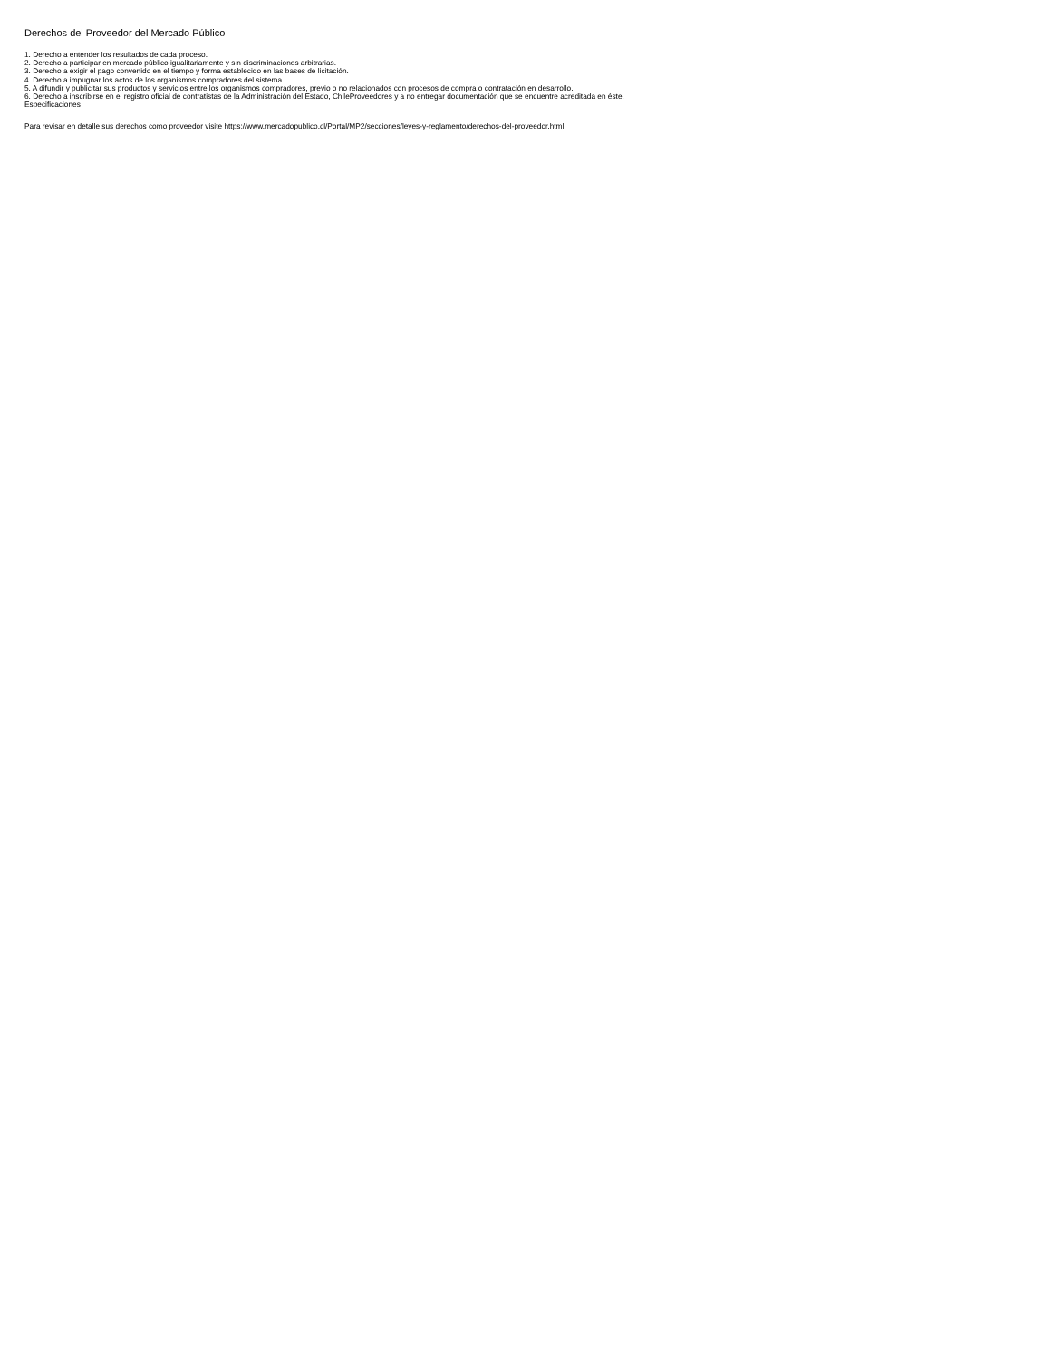Derechos del Proveedor del Mercado Público
1. Derecho a entender los resultados de cada proceso.
2. Derecho a participar en mercado público igualitariamente y sin discriminaciones arbitrarias.
3. Derecho a exigir el pago convenido en el tiempo y forma establecido en las bases de licitación.
4. Derecho a impugnar los actos de los organismos compradores del sistema.
5. A difundir y publicitar sus productos y servicios entre los organismos compradores, previo o no relacionados con procesos de compra o contratación en desarrollo.
6. Derecho a inscribirse en el registro oficial de contratistas de la Administración del Estado, ChileProveedores y a no entregar documentación que se encuentre acreditada en éste.
Especificaciones
Para revisar en detalle sus derechos como proveedor visite https://www.mercadopublico.cl/Portal/MP2/secciones/leyes-y-reglamento/derechos-del-proveedor.html